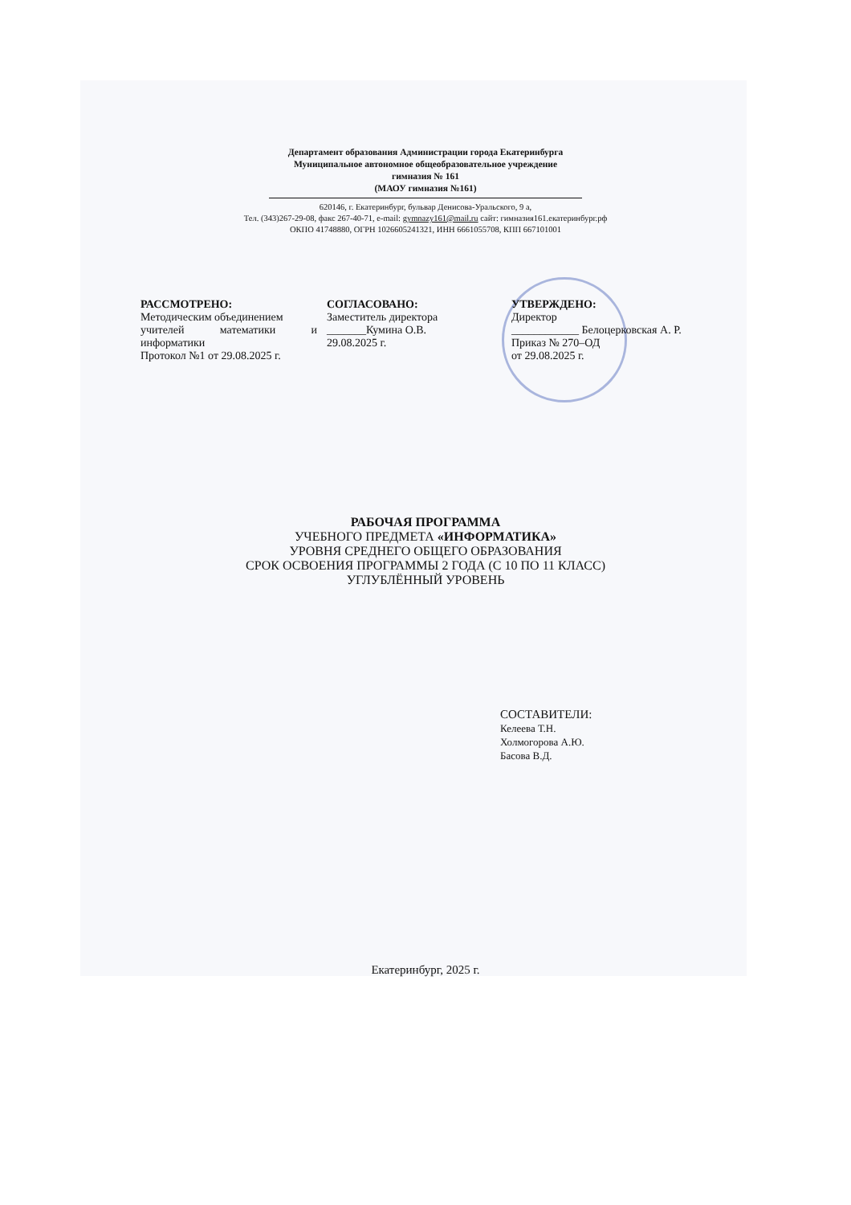Департамент образования Администрации города Екатеринбурга
Муниципальное автономное общеобразовательное учреждение
гимназия № 161
(МАОУ гимназия №161)
620146, г. Екатеринбург, бульвар Денисова-Уральского, 9 а,
Тел. (343)267-29-08, факс 267-40-71, e-mail: gymnazy161@mail.ru сайт: гимназия161.екатеринбург.рф
ОКПО 41748880, ОГРН 1026605241321, ИНН 6661055708, КПП 667101001
РАССМОТРЕНО:
Методическим объединением
учителей математики и
информатики
Протокол №1 от 29.08.2025 г.
СОГЛАСОВАНО:
Заместитель директора
_______Кумина О.В.
29.08.2025 г.
УТВЕРЖДЕНО:
Директор
____________ Белоцерковская А. Р.
Приказ № 270–ОД
от 29.08.2025 г.
РАБОЧАЯ ПРОГРАММА
УЧЕБНОГО ПРЕДМЕТА «ИНФОРМАТИКА»
УРОВНЯ СРЕДНЕГО ОБЩЕГО ОБРАЗОВАНИЯ
СРОК ОСВОЕНИЯ ПРОГРАММЫ 2 ГОДА (С 10 ПО 11 КЛАСС)
УГЛУБЛЁННЫЙ УРОВЕНЬ
СОСТАВИТЕЛИ:
Келеева Т.Н.
Холмогорова А.Ю.
Басова В.Д.
Екатеринбург, 2025 г.